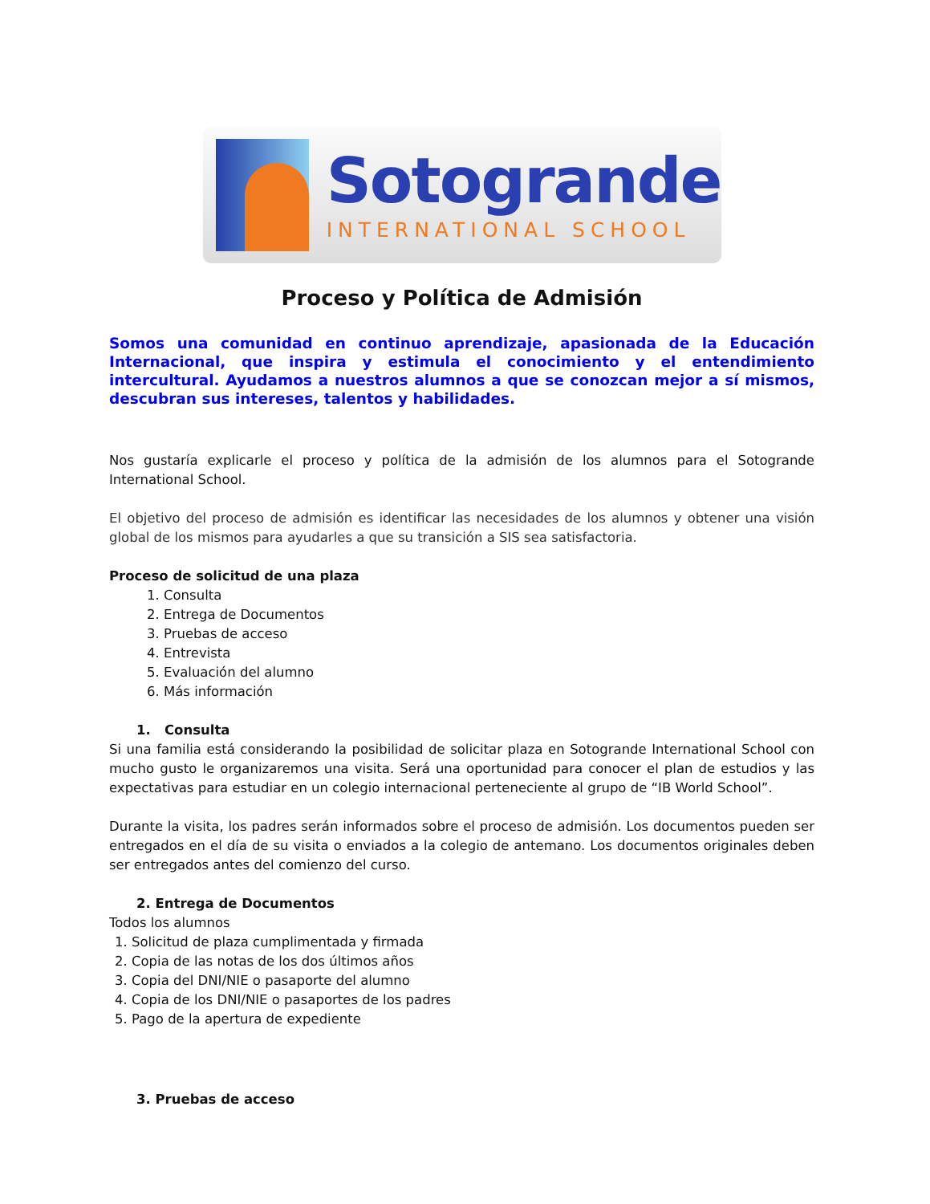Sotogrande
INTERNATIONAL SCHOOL
Proceso y Política de Admisión
Somos una comunidad en continuo aprendizaje, apasionada de la Educación Internacional, que inspira y estimula el conocimiento y el entendimiento intercultural. Ayudamos a nuestros alumnos a que se conozcan mejor a sí mismos, descubran sus intereses, talentos y habilidades.
Nos gustaría explicarle el proceso y política de la admisión de los alumnos para el Sotogrande International School.
El objetivo del proceso de admisión es identificar las necesidades de los alumnos y obtener una visión global de los mismos para ayudarles a que su transición a SIS sea satisfactoria.
Proceso de solicitud de una plaza
1. Consulta
2. Entrega de Documentos
3. Pruebas de acceso
4. Entrevista
5. Evaluación del alumno
6. Más información
1. Consulta
Si una familia está considerando la posibilidad de solicitar plaza en Sotogrande International School con mucho gusto le organizaremos una visita. Será una oportunidad para conocer el plan de estudios y las expectativas para estudiar en un colegio internacional perteneciente al grupo de “IB World School”.
Durante la visita, los padres serán informados sobre el proceso de admisión. Los documentos pueden ser entregados en el día de su visita o enviados a la colegio de antemano. Los documentos originales deben ser entregados antes del comienzo del curso.
2. Entrega de Documentos
Todos los alumnos
1. Solicitud de plaza cumplimentada y firmada
2. Copia de las notas de los dos últimos años
3. Copia del DNI/NIE o pasaporte del alumno
4. Copia de los DNI/NIE o pasaportes de los padres
5. Pago de la apertura de expediente
3. Pruebas de acceso